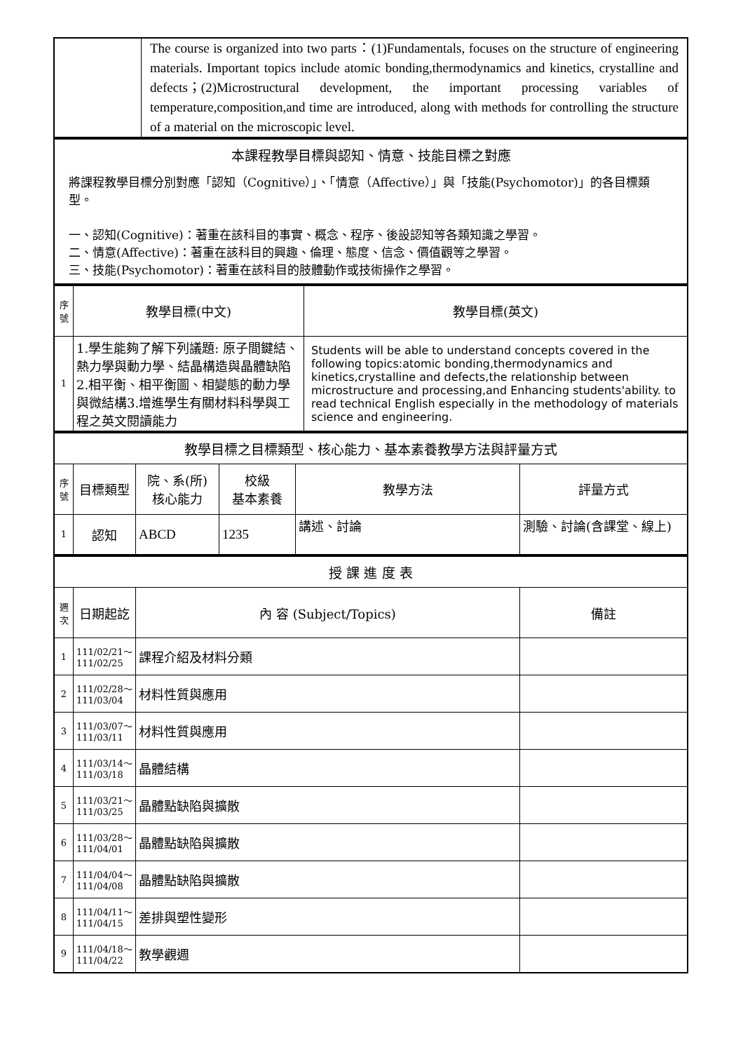| | The course is organized into two parts：(1)Fundamentals, focuses on the structure of engineering materials. Important topics include atomic bonding,thermodynamics and kinetics, crystalline and defects；(2)Microstructural development, the important processing variables of temperature,composition,and time are introduced, along with methods for controlling the structure of a material on the microscopic level. |
| 本課程教學目標與認知、情意、技能目標之對應 |
| 將課程教學目標分別對應「認知（Cognitive）」、「情意（Affective）」與「技能(Psychomotor)」的各目標類型。 一、認知(Cognitive)：著重在該科目的事實、概念、程序、後設認知等各類知識之學習。 二、情意(Affective)：著重在該科目的興趣、倫理、態度、信念、價值觀等之學習。 三、技能(Psychomotor)：著重在該科目的肢體動作或技術操作之學習。 |
| 序號 | 教學目標(中文) | 教學目標(英文) |
| --- | --- | --- |
| 1 | 1.學生能夠了解下列議題: 原子間鍵結、熱力學與動力學、結晶構造與晶體缺陷2.相平衡、相平衡圖、相變態的動力學與微結構3.增進學生有關材料科學與工程之英文閱讀能力 | Students will be able to understand concepts covered in the following topics:atomic bonding,thermodynamics and kinetics,crystalline and defects,the relationship between microstructure and processing,and Enhancing students'ability. to read technical English especially in the methodology of materials science and engineering. |
| 教學目標之目標類型、核心能力、基本素養教學方法與評量方式 | | | | | |
| 序號 | 目標類型 | 院、系(所) 核心能力 | 校級 基本素養 | 教學方法 | 評量方式 |
| 1 | 認知 | ABCD | 1235 | 講述、討論 | 測驗、討論(含課堂、線上) |
| 授 課 進 度 表 | | | |
| 週次 | 日期起訖 | 內 容 (Subject/Topics) | 備註 |
| 1 | 111/02/21～ 111/02/25 | 課程介紹及材料分類 | |
| 2 | 111/02/28～ 111/03/04 | 材料性質與應用 | |
| 3 | 111/03/07～ 111/03/11 | 材料性質與應用 | |
| 4 | 111/03/14～ 111/03/18 | 晶體結構 | |
| 5 | 111/03/21～ 111/03/25 | 晶體點缺陷與擴散 | |
| 6 | 111/03/28～ 111/04/01 | 晶體點缺陷與擴散 | |
| 7 | 111/04/04～ 111/04/08 | 晶體點缺陷與擴散 | |
| 8 | 111/04/11～ 111/04/15 | 差排與塑性變形 | |
| 9 | 111/04/18～ 111/04/22 | 教學觀週 | |